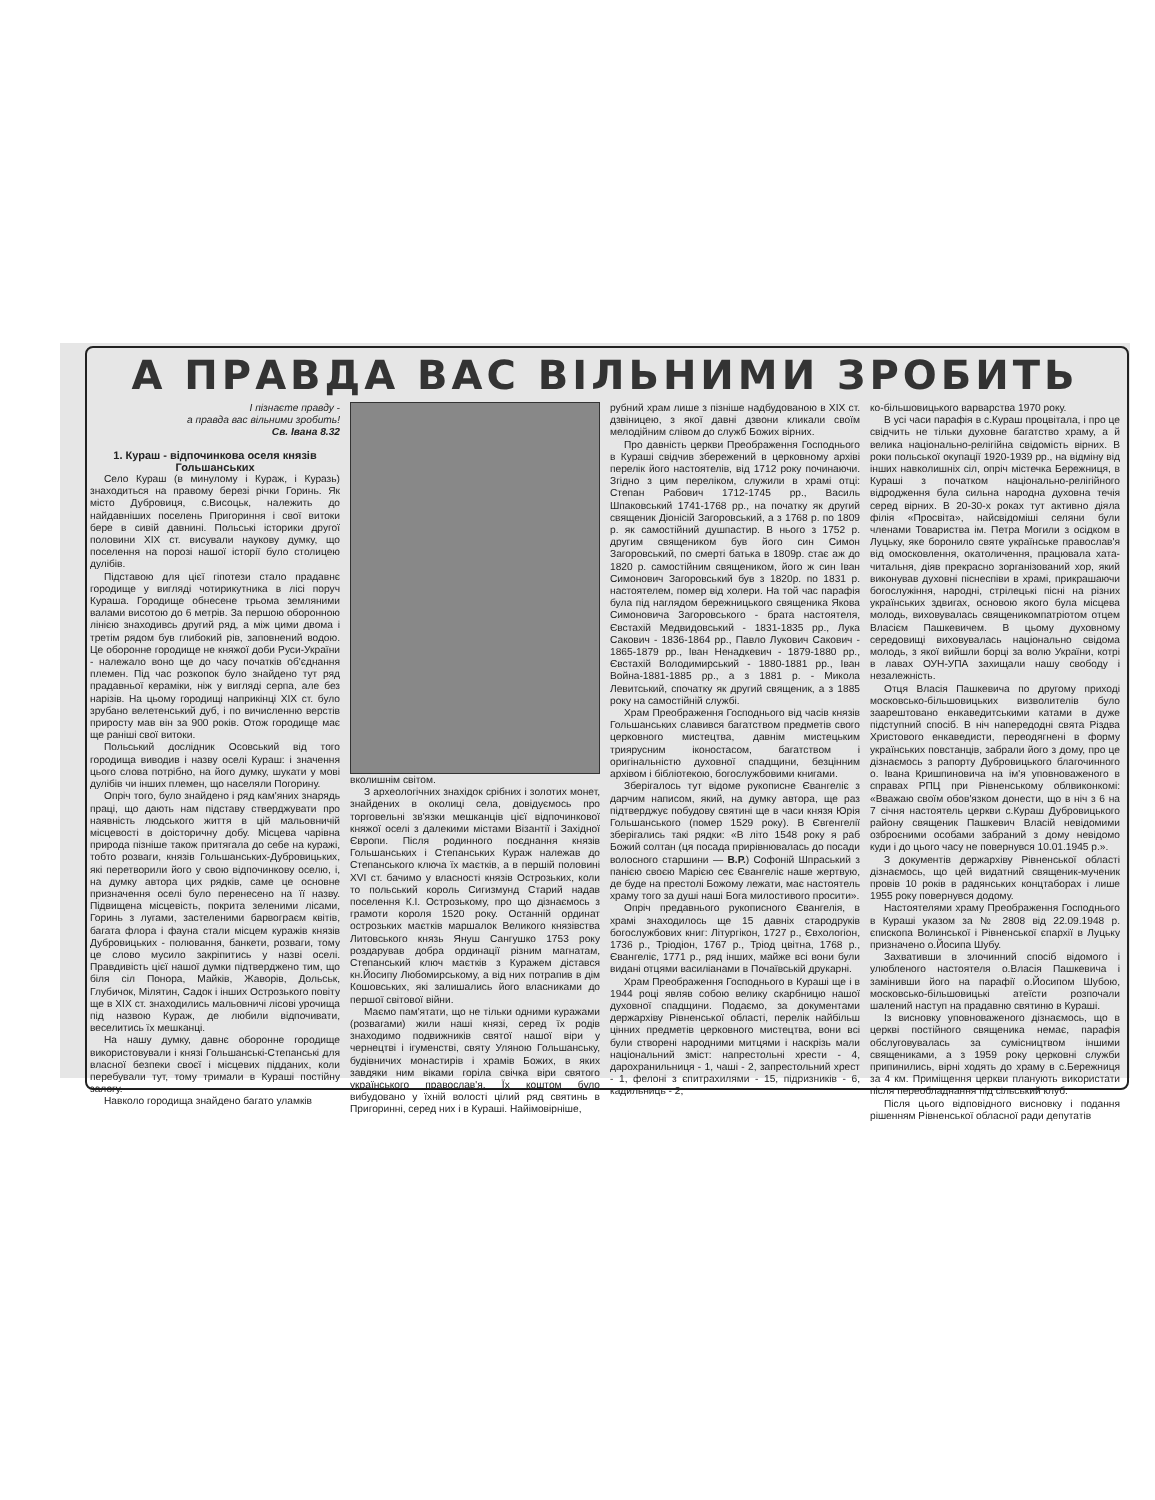А ПРАВДА ВАС ВІЛЬНИМИ ЗРОБИТЬ
І пізнаєте правду -
а правда вас вільними зробить!
Св. Івана 8.32
1. Кураш - відпочинкова оселя князів Гольшанських
Село Кураш (в минулому і Кураж, і Куразь) знаходиться на правому березі річки Горинь. Як місто Дубровиця, с.Висоцьк, належить до найдавніших поселень Пригориння і свої витоки бере в сивій давнині. Польські історики другої половини XIX ст. висували наукову думку, що поселення на порозі нашої історії було столицею дулібів.
Підставою для цієї гіпотези стало прадавнє городище у вигляді чотирикутника в лісі поруч Кураша. Городище обнесене трьома земляними валами висотою до 6 метрів. За першою оборонною лінією знаходивсь другий ряд, а між цими двома і третім рядом був глибокий рів, заповнений водою. Це оборонне городище не княжої доби Руси-України - належало воно ще до часу початків об'єднання племен. Під час розкопок було знайдено тут ряд прадавньої кераміки, ніж у вигляді серпа, але без нарізів. На цьому городищі наприкінці XIX ст. було зрубано велетенський дуб, і по вичисленню верстів приросту мав він за 900 років. Отож городище має ще раніші свої витоки.
Польський дослідник Осовський від того городища виводив і назву оселі Кураш: і значення цього слова потрібно, на його думку, шукати у мові дулібів чи інших племен, що населяли Погорину.
Опріч того, було знайдено і ряд кам'яних знарядь праці, що дають нам підставу стверджувати про наявність людського життя в цій мальовничій місцевості в доісторичну добу. Місцева чарівна природа пізніше також притягала до себе на куражі, тобто розваги, князів Гольшанських-Дубровицьких, які перетворили його у свою відпочинкову оселю, і, на думку автора цих рядків, саме це основне призначення оселі було перенесено на її назву. Підвищена місцевість, покрита зеленими лісами, Горинь з лугами, застеленими барвограєм квітів, багата флора і фауна стали місцем куражів князів Дубровицьких - полювання, банкети, розваги, тому це слово мусило закріпитись у назві оселі. Правдивість цієї нашої думки підтверджено тим, що біля сіл Понора, Майків, Жаворів, Дольськ, Глубичок, Мілятин, Садок і інших Острозького повіту ще в XIX ст. знаходились мальовничі лісові урочища під назвою Кураж, де любили відпочивати, веселитись їх мешканці.
На нашу думку, давнє оборонне городище використовували і князі Гольшанські-Степанські для власної безпеки своєї і місцевих підданих, коли перебували тут, тому тримали в Кураші постійну залогу.
Навколо городища знайдено багато уламків
вколишнім світом.
З археологічних знахідок срібних і золотих монет, знайдених в околиці села, довідуємось про торговельні зв'язки мешканців цієї відпочинкової княжої оселі з далекими містами Візантії і Західної Європи. Після родинного поєднання князів Гольшанських і Степанських Кураж належав до Степанського ключа їх маєтків, а в першій половині XVI ст. бачимо у власності князів Острозьких, коли то польський король Сигизмунд Старий надав поселення К.І. Острозькому, про що дізнаємось з грамоти короля 1520 року. Останній ординат острозьких маєтків маршалок Великого князівства Литовського князь Януш Сангушко 1753 року роздарував добра ординації різним магнатам, Степанський ключ маєтків з Куражем дістався кн.Йосипу Любомирському, а від них потрапив в дім Кошовських, які залишались його власниками до першої світової війни.
Маємо пам'ятати, що не тільки одними куражами (розвагами) жили наші князі, серед їх родів знаходимо подвижників святої нашої віри у чернецтві і ігуменстві, святу Уляною Гольшанську, будівничих монастирів і храмів Божих, в яких завдяки ним віками горіла свічка віри святого українського православ'я. Їх коштом було вибудовано у їхній волості цілий ряд святинь в Пригоринні, серед них і в Кураші. Найімовірніше,
рубний храм лише з пізніше надбудованою в XIX ст. дзвіницею, з якої давні дзвони кликали своїм мелодійним слівом до служб Божих вірних.
Про давність церкви Преображення Господнього в Кураші свідчив збережений в церковному архіві перелік його настоятелів, від 1712 року починаючи. Згідно з цим переліком, служили в храмі отці: Степан Рабович 1712-1745 рр., Василь Шпаковський 1741-1768 рр., на початку як другий священик Діонісій Загоровський, а з 1768 р. по 1809 р. як самостійний душпастир. В нього з 1752 р. другим священиком був його син Симон Загоровський, по смерті батька в 1809р. стає аж до 1820 р. самостійним священиком, його ж син Іван Симонович Загоровський був з 1820р. по 1831 р. настоятелем, помер від холери. На той час парафія була під наглядом бережницького священика Якова Симоновича Загоровського - брата настоятеля, Євстахій Медвидовський - 1831-1835 рр., Лука Сакович - 1836-1864 рр., Павло Лукович Сакович - 1865-1879 рр., Іван Ненадкевич - 1879-1880 рр., Євстахій Володимирський - 1880-1881 рр., Іван Война-1881-1885 рр., а з 1881 р. - Микола Левитський, спочатку як другий священик, а з 1885 року на самостійній службі.
Храм Преображення Господнього від часів князів Гольшанських славився багатством предметів свого церковного мистецтва, давнім мистецьким триярусним іконостасом, багатством і оригінальністю духовної спадщини, безцінним архівом і бібліотекою, богослужбовими книгами.
Зберігалось тут відоме рукописне Євангеліє з дарчим написом, який, на думку автора, ще раз підтверджує побудову святині ще в часи князя Юрія Гольшанського (помер 1529 року). В Євгенгелії зберігались такі рядки: «В літо 1548 року я раб Божий солтан (ця посада прирівнювалась до посади волосного старшини — В.Р.) Софоній Шпраський з панією своєю Марією сеє Євангеліє наше жертвую, де буде на престолі Божому лежати, має настоятель храму того за душі наші Бога милостивого просити».
Опріч предавнього рукописного Євангелія, в храмі знаходилось ще 15 давніх стародруків богослужбових книг: Літургікон, 1727 р., Євхологіон, 1736 р., Тріодіон, 1767 р., Тріод цвітна, 1768 р., Євангеліє, 1771 р., ряд інших, майже всі вони були видані отцями василіанами в Почаївській друкарні.
Храм Преображення Господнього в Кураші ще і в 1944 році являв собою велику скарбницю нашої духовної спадщини. Подаємо, за документами держархіву Рівненської області, перелік найбільш цінних предметів церковного мистецтва, вони всі були створені народними митцями і наскрізь мали національний зміст: напрестольні хрести - 4, дарохранильниця - 1, чаші - 2, запрестольний хрест - 1, фелоні з єпитрахилями - 15, підризників - 6, кадильниць - 2,
ко-більшовицького варварства 1970 року.
В усі часи парафія в с.Кураш процвітала, і про це свідчить не тільки духовне багатство храму, а й велика національно-релігійна свідомість вірних. В роки польської окупації 1920-1939 рр., на відміну від інших навколишніх сіл, опріч містечка Бережниця, в Кураші з початком національно-релігійного відродження була сильна народна духовна течія серед вірних. В 20-30-х роках тут активно діяла філія «Просвіта», найсвідоміші селяни були членами Товариства ім. Петра Могили з осідком в Луцьку, яке боронило святе українське православ'я від омосковлення, окатоличення, працювала хата-читальня, діяв прекрасно зорганізований хор, який виконував духовні піснеспіви в храмі, прикрашаючи богослужіння, народні, стрілецькі пісні на різних українських здвигах, основою якого була місцева молодь, виховувалась священикомпатріотом отцем Власієм Пашкевичем. В цьому духовному середовищі виховувалась національно свідома молодь, з якої вийшли борці за волю України, котрі в лавах ОУН-УПА захищали нашу свободу і незалежність.
Отця Власія Пашкевича по другому приході московсько-більшовицьких визволителів було заарештовано енкаведитськими катами в дуже підступний спосіб. В ніч напередодні свята Різдва Христового енкаведисти, переодягнені в форму українських повстанців, забрали його з дому, про це дізнаємось з рапорту Дубровицького благочинного о. Івана Кришпиновича на ім'я уповноваженого в справах РПЦ при Рівненському облвиконкомі: «Вважаю своїм обов'язком донести, що в ніч з 6 на 7 січня настоятель церкви с.Кураш Дубровицького району священик Пашкевич Власій невідомими озброєними особами забраний з дому невідомо куди і до цього часу не повернувся 10.01.1945 р.».
З документів держархіву Рівненської області дізнаємось, що цей видатний священик-мученик провів 10 років в радянських концтаборах і лише 1955 року повернувся додому.
Настоятелями храму Преображення Господнього в Кураші указом за № 2808 від 22.09.1948 р. єпископа Волинської і Рівненської єпархії в Луцьку призначено о.Йосипа Шубу.
Захвативши в злочинний спосіб відомого і улюбленого настоятеля о.Власія Пашкевича і замінивши його на парафії о.Йосипом Шубою, московсько-більшовицькі атеїсти розпочали шалений наступ на прадавню святиню в Кураші.
Із висновку уповноваженого дізнаємось, що в церкві постійного священика немає, парафія обслуговувалась за сумісництвом іншими священиками, а з 1959 року церковні служби припинились, вірні ходять до храму в с.Бережниця за 4 км. Приміщення церкви планують використати після переобладнання під сільський клуб.
Після цього відповідного висновку і подання рішенням Рівненської обласної ради депутатів